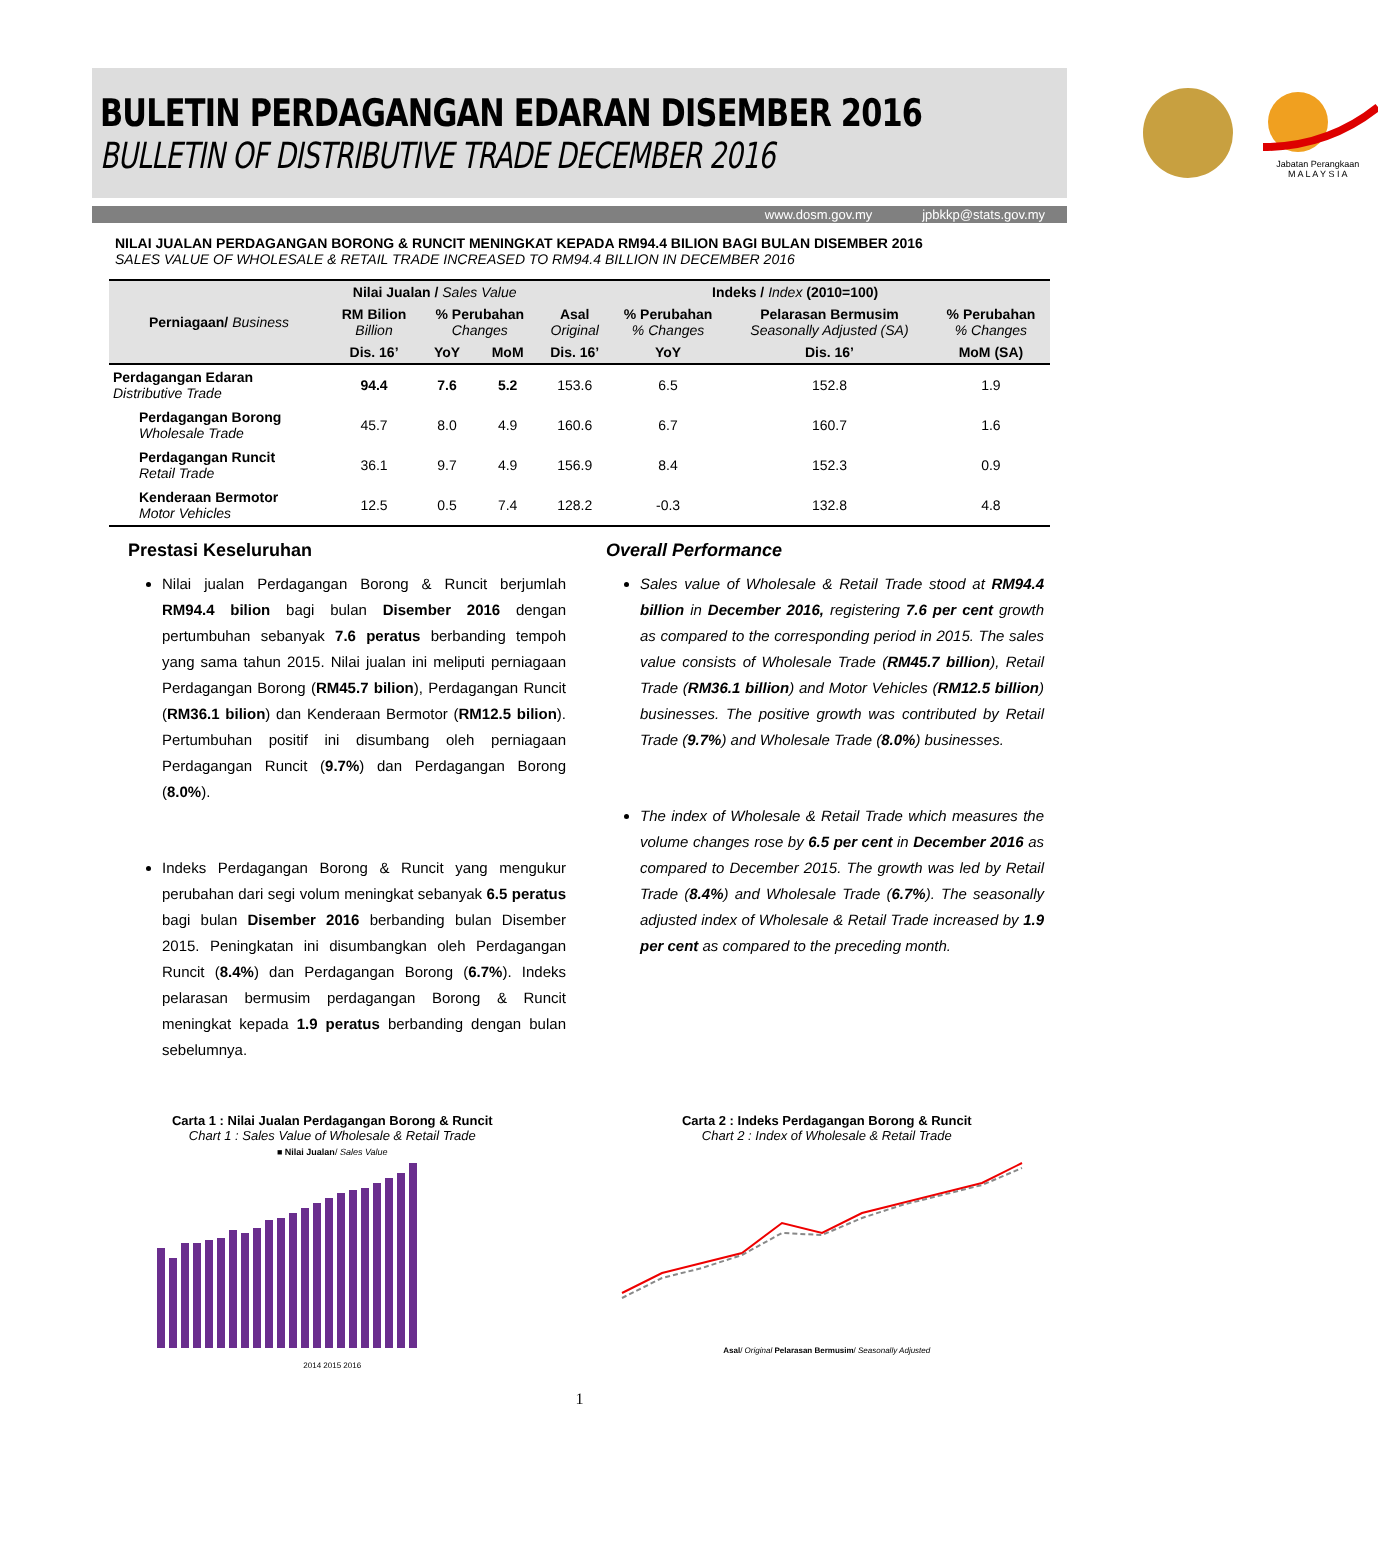BULETIN PERDAGANGAN EDARAN DISEMBER 2016
BULLETIN OF DISTRIBUTIVE TRADE DECEMBER 2016
Jabatan Perangkaan
M A L A Y S I A
www.dosm.gov.my jpbkkp@stats.gov.my
NILAI JUALAN PERDAGANGAN BORONG & RUNCIT MENINGKAT KEPADA RM94.4 BILION BAGI BULAN DISEMBER 2016
SALES VALUE OF WHOLESALE & RETAIL TRADE INCREASED TO RM94.4 BILLION IN DECEMBER 2016
| Perniagaan/ Business | Nilai Jualan / Sales Value | | | Indeks / Index (2010=100) | | | |
| --- | --- | --- | --- | --- | --- | --- | --- |
| | RM Bilion Billion | % Perubahan Changes | | Asal Original | % Perubahan % Changes | Pelarasan Bermusim Seasonally Adjusted (SA) | % Perubahan % Changes |
| | Dis. 16’ | YoY | MoM | Dis. 16’ | YoY | Dis. 16’ | MoM (SA) |
| Perdagangan Edaran Distributive Trade | 94.4 | 7.6 | 5.2 | 153.6 | 6.5 | 152.8 | 1.9 |
| Perdagangan Borong Wholesale Trade | 45.7 | 8.0 | 4.9 | 160.6 | 6.7 | 160.7 | 1.6 |
| Perdagangan Runcit Retail Trade | 36.1 | 9.7 | 4.9 | 156.9 | 8.4 | 152.3 | 0.9 |
| Kenderaan Bermotor Motor Vehicles | 12.5 | 0.5 | 7.4 | 128.2 | -0.3 | 132.8 | 4.8 |
Prestasi Keseluruhan
Nilai jualan Perdagangan Borong & Runcit berjumlah RM94.4 bilion bagi bulan Disember 2016 dengan pertumbuhan sebanyak 7.6 peratus berbanding tempoh yang sama tahun 2015. Nilai jualan ini meliputi perniagaan Perdagangan Borong (RM45.7 bilion), Perdagangan Runcit (RM36.1 bilion) dan Kenderaan Bermotor (RM12.5 bilion). Pertumbuhan positif ini disumbang oleh perniagaan Perdagangan Runcit (9.7%) dan Perdagangan Borong (8.0%).
Indeks Perdagangan Borong & Runcit yang mengukur perubahan dari segi volum meningkat sebanyak 6.5 peratus bagi bulan Disember 2016 berbanding bulan Disember 2015. Peningkatan ini disumbangkan oleh Perdagangan Runcit (8.4%) dan Perdagangan Borong (6.7%). Indeks pelarasan bermusim perdagangan Borong & Runcit meningkat kepada 1.9 peratus berbanding dengan bulan sebelumnya.
Overall Performance
Sales value of Wholesale & Retail Trade stood at RM94.4 billion in December 2016, registering 7.6 per cent growth as compared to the corresponding period in 2015. The sales value consists of Wholesale Trade (RM45.7 billion), Retail Trade (RM36.1 billion) and Motor Vehicles (RM12.5 billion) businesses. The positive growth was contributed by Retail Trade (9.7%) and Wholesale Trade (8.0%) businesses.
The index of Wholesale & Retail Trade which measures the volume changes rose by 6.5 per cent in December 2016 as compared to December 2015. The growth was led by Retail Trade (8.4%) and Wholesale Trade (6.7%). The seasonally adjusted index of Wholesale & Retail Trade increased by 1.9 per cent as compared to the preceding month.
Carta 1 : Nilai Jualan Perdagangan Borong & Runcit
Chart 1 : Sales Value of Wholesale & Retail Trade
■ Nilai Jualan/ Sales Value
2014 2015 2016
Carta 2 : Indeks Perdagangan Borong & Runcit
Chart 2 : Index of Wholesale & Retail Trade
Asal/ Original Pelarasan Bermusim/ Seasonally Adjusted
1